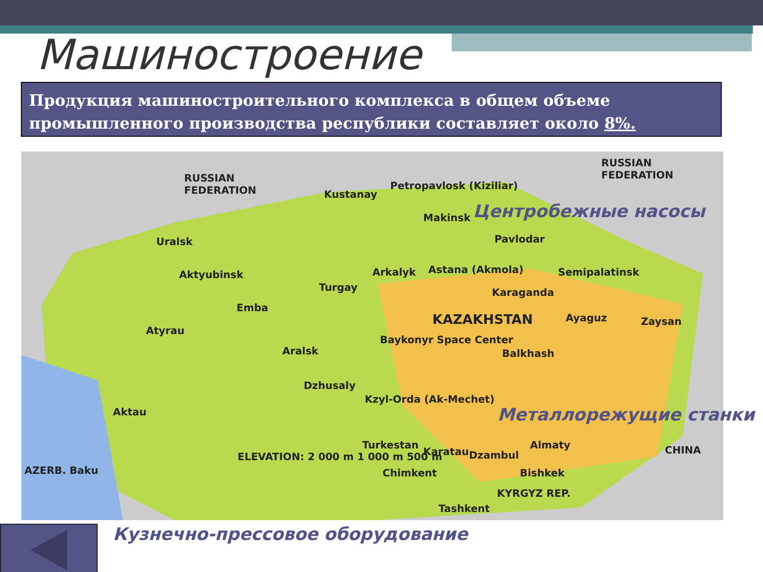Машиностроение
Продукция машиностроительного комплекса в общем объеме промышленного производства республики составляет около 8%.
RUSSIAN
FEDERATION
RUSSIAN
FEDERATION
Kustanay
Petropavlosk (Kiziliar)
Makinsk
Pavlodar Uralsk
Aktyubinsk Arkalyk Astana (Akmola) Semipalatinsk
Turgay Karaganda
Emba
KAZAKHSTAN Ayaguz Zaysan
Atyrau
Baykonyr Space Center
Aralsk Balkhash
Dzhusaly
Kzyl-Orda (Ak-Mechet)
Aktau
Turkestan
Karatau Dzambul
Almaty CHINA
ELEVATION: 2 000 m 1 000 m 500 m
AZERB. Baku Chimkent Bishkek
KYRGYZ REP.
Tashkent
Центробежные насосы
Металлорежущие станки
Кузнечно-прессовое оборудование